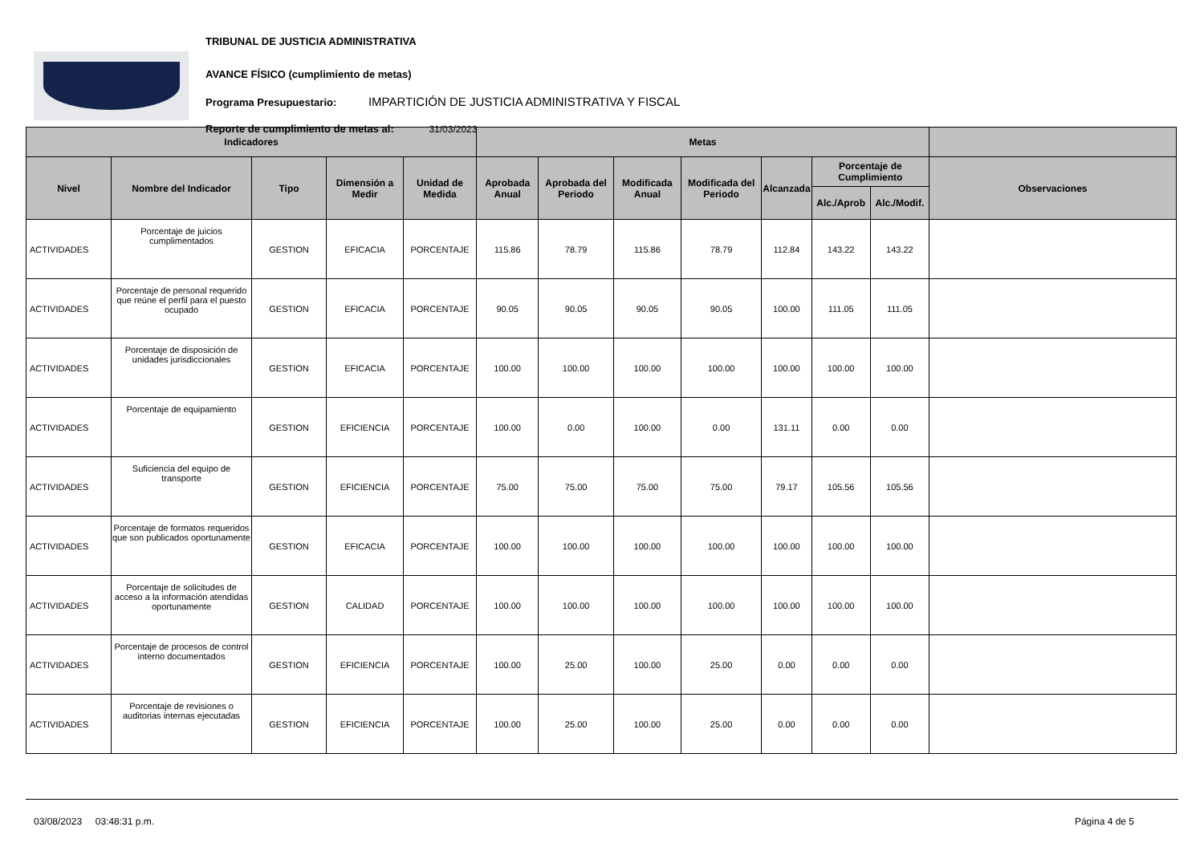TRIBUNAL DE JUSTICIA ADMINISTRATIVA
AVANCE FÍSICO (cumplimiento de metas)
Programa Presupuestario: IMPARTICIÓN DE JUSTICIA ADMINISTRATIVA Y FISCAL
Reporte de cumplimiento de metas al: 31/03/2023
| Indicadores | | | | | Metas | | | | | | | |
| --- | --- | --- | --- | --- | --- | --- | --- | --- | --- | --- | --- | --- |
| Nivel | Nombre del Indicador | Tipo | Dimensión a Medir | Unidad de Medida | Aprobada Anual | Aprobada del Periodo | Modificada Anual | Modificada del Periodo | Alcanzada | Porcentaje de Cumplimiento | | Observaciones |
| | | | | | | | | | | Alc./Aprob | Alc./Modif. | |
| ACTIVIDADES | Porcentaje de juicios cumplimentados | GESTION | EFICACIA | PORCENTAJE | 115.86 | 78.79 | 115.86 | 78.79 | 112.84 | 143.22 | 143.22 | |
| ACTIVIDADES | Porcentaje de personal requerido que reúne el perfil para el puesto ocupado | GESTION | EFICACIA | PORCENTAJE | 90.05 | 90.05 | 90.05 | 90.05 | 100.00 | 111.05 | 111.05 | |
| ACTIVIDADES | Porcentaje de disposición de unidades jurisdiccionales | GESTION | EFICACIA | PORCENTAJE | 100.00 | 100.00 | 100.00 | 100.00 | 100.00 | 100.00 | 100.00 | |
| ACTIVIDADES | Porcentaje de equipamiento | GESTION | EFICIENCIA | PORCENTAJE | 100.00 | 0.00 | 100.00 | 0.00 | 131.11 | 0.00 | 0.00 | |
| ACTIVIDADES | Suficiencia del equipo de transporte | GESTION | EFICIENCIA | PORCENTAJE | 75.00 | 75.00 | 75.00 | 75.00 | 79.17 | 105.56 | 105.56 | |
| ACTIVIDADES | Porcentaje de formatos requeridos que son publicados oportunamente | GESTION | EFICACIA | PORCENTAJE | 100.00 | 100.00 | 100.00 | 100.00 | 100.00 | 100.00 | 100.00 | |
| ACTIVIDADES | Porcentaje de solicitudes de acceso a la información atendidas oportunamente | GESTION | CALIDAD | PORCENTAJE | 100.00 | 100.00 | 100.00 | 100.00 | 100.00 | 100.00 | 100.00 | |
| ACTIVIDADES | Porcentaje de procesos de control interno documentados | GESTION | EFICIENCIA | PORCENTAJE | 100.00 | 25.00 | 100.00 | 25.00 | 0.00 | 0.00 | 0.00 | |
| ACTIVIDADES | Porcentaje de revisiones o auditorias internas ejecutadas | GESTION | EFICIENCIA | PORCENTAJE | 100.00 | 25.00 | 100.00 | 25.00 | 0.00 | 0.00 | 0.00 | |
03/08/2023 03:48:31 p.m. Página 4 de 5